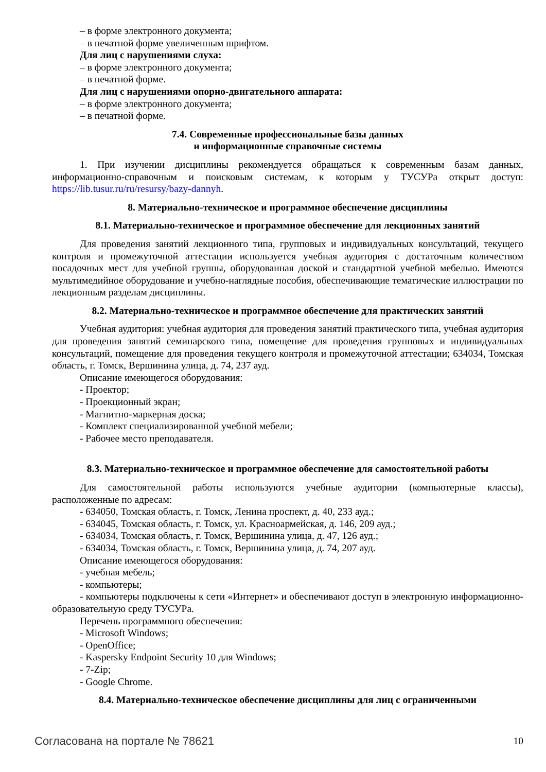– в форме электронного документа;
– в печатной форме увеличенным шрифтом.
Для лиц с нарушениями слуха:
– в форме электронного документа;
– в печатной форме.
Для лиц с нарушениями опорно-двигательного аппарата:
– в форме электронного документа;
– в печатной форме.
7.4. Современные профессиональные базы данных
и информационные справочные системы
1. При изучении дисциплины рекомендуется обращаться к современным базам данных, информационно-справочным и поисковым системам, к которым у ТУСУРа открыт доступ: https://lib.tusur.ru/ru/resursy/bazy-dannyh.
8. Материально-техническое и программное обеспечение дисциплины
8.1. Материально-техническое и программное обеспечение для лекционных занятий
Для проведения занятий лекционного типа, групповых и индивидуальных консультаций, текущего контроля и промежуточной аттестации используется учебная аудитория с достаточным количеством посадочных мест для учебной группы, оборудованная доской и стандартной учебной мебелью. Имеются мультимедийное оборудование и учебно-наглядные пособия, обеспечивающие тематические иллюстрации по лекционным разделам дисциплины.
8.2. Материально-техническое и программное обеспечение для практических занятий
Учебная аудитория: учебная аудитория для проведения занятий практического типа, учебная аудитория для проведения занятий семинарского типа, помещение для проведения групповых и индивидуальных консультаций, помещение для проведения текущего контроля и промежуточной аттестации; 634034, Томская область, г. Томск, Вершинина улица, д. 74, 237 ауд.
Описание имеющегося оборудования:
- Проектор;
- Проекционный экран;
- Магнитно-маркерная доска;
- Комплект специализированной учебной мебели;
- Рабочее место преподавателя.
8.3. Материально-техническое и программное обеспечение для самостоятельной работы
Для самостоятельной работы используются учебные аудитории (компьютерные классы), расположенные по адресам:
- 634050, Томская область, г. Томск, Ленина проспект, д. 40, 233 ауд.;
- 634045, Томская область, г. Томск, ул. Красноармейская, д. 146, 209 ауд.;
- 634034, Томская область, г. Томск, Вершинина улица, д. 47, 126 ауд.;
- 634034, Томская область, г. Томск, Вершинина улица, д. 74, 207 ауд.
Описание имеющегося оборудования:
- учебная мебель;
- компьютеры;
- компьютеры подключены к сети «Интернет» и обеспечивают доступ в электронную информационно-образовательную среду ТУСУРа.
Перечень программного обеспечения:
- Microsoft Windows;
- OpenOffice;
- Kaspersky Endpoint Security 10 для Windows;
- 7-Zip;
- Google Chrome.
8.4. Материально-техническое обеспечение дисциплины для лиц с ограниченными
Согласована на портале № 78621 10